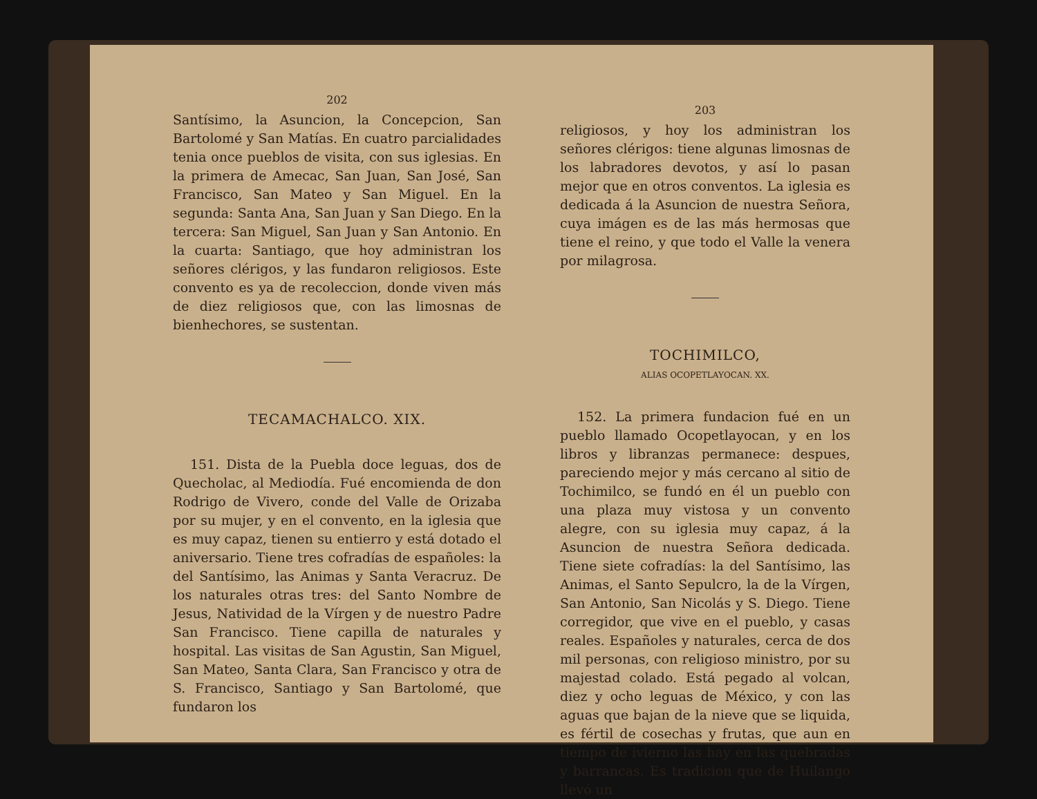202
Santísimo, la Asuncion, la Concepcion, San Bartolomé y San Matías. En cuatro parcialidades tenia once pueblos de visita, con sus iglesias. En la primera de Amecac, San Juan, San José, San Francisco, San Mateo y San Miguel. En la segunda: Santa Ana, San Juan y San Diego. En la tercera: San Miguel, San Juan y San Antonio. En la cuarta: Santiago, que hoy administran los señores clérigos, y las fundaron religiosos. Este convento es ya de recoleccion, donde viven más de diez religiosos que, con las limosnas de bienhechores, se sustentan.
TECAMACHALCO. XIX.
151. Dista de la Puebla doce leguas, dos de Quecholac, al Mediodía. Fué encomienda de don Rodrigo de Vivero, conde del Valle de Orizaba por su mujer, y en el convento, en la iglesia que es muy capaz, tienen su entierro y está dotado el aniversario. Tiene tres cofradías de españoles: la del Santísimo, las Animas y Santa Veracruz. De los naturales otras tres: del Santo Nombre de Jesus, Natividad de la Vírgen y de nuestro Padre San Francisco. Tiene capilla de naturales y hospital. Las visitas de San Agustin, San Miguel, San Mateo, Santa Clara, San Francisco y otra de S. Francisco, Santiago y San Bartolomé, que fundaron los
203
religiosos, y hoy los administran los señores clérigos: tiene algunas limosnas de los labradores devotos, y así lo pasan mejor que en otros conventos. La iglesia es dedicada á la Asuncion de nuestra Señora, cuya imágen es de las más hermosas que tiene el reino, y que todo el Valle la venera por milagrosa.
TOCHIMILCO,
ALIAS OCOPETLAYOCAN. XX.
152. La primera fundacion fué en un pueblo llamado Ocopetlayocan, y en los libros y libranzas permanece: despues, pareciendo mejor y más cercano al sitio de Tochimilco, se fundó en él un pueblo con una plaza muy vistosa y un convento alegre, con su iglesia muy capaz, á la Asuncion de nuestra Señora dedicada. Tiene siete cofradías: la del Santísimo, las Animas, el Santo Sepulcro, la de la Vírgen, San Antonio, San Nicolás y S. Diego. Tiene corregidor, que vive en el pueblo, y casas reales. Españoles y naturales, cerca de dos mil personas, con religioso ministro, por su majestad colado. Está pegado al volcan, diez y ocho leguas de México, y con las aguas que bajan de la nieve que se liquida, es fértil de cosechas y frutas, que aun en tiempo de ivierno las hay en las quebradas y barrancas. Es tradicion que de Huilango llevó un